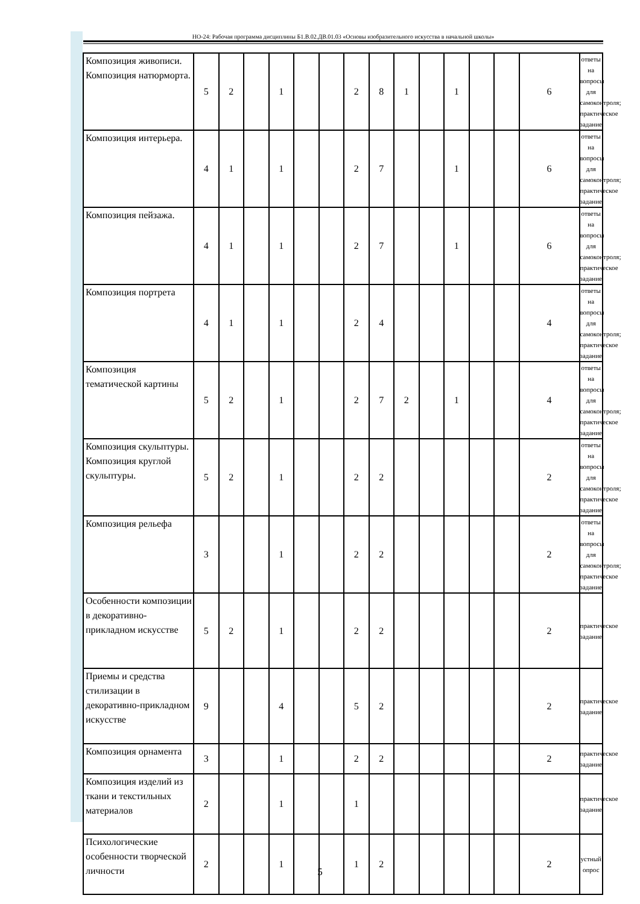НО-24: Рабочая программа дисциплины Б1.В.02.ДВ.01.03 «Основы изобразительного искусства в начальной школы»
| Композиция живописи. Композиция натюрморта. | 5 | 2 | | 1 | | | 2 | 8 | 1 | | 1 | | | 6 | ответы на вопросы для самоконтроля; практическое задание |
| Композиция интерьера. | 4 | 1 | | 1 | | | 2 | 7 | | | 1 | | | 6 | ответы на вопросы для самоконтроля; практическое задание |
| Композиция пейзажа. | 4 | 1 | | 1 | | | 2 | 7 | | | 1 | | | 6 | ответы на вопросы для самоконтроля; практическое задание |
| Композиция портрета | 4 | 1 | | 1 | | | 2 | 4 | | | | | | 4 | ответы на вопросы для самоконтроля; практическое задание |
| Композиция тематической картины | 5 | 2 | | 1 | | | 2 | 7 | 2 | | 1 | | | 4 | ответы на вопросы для самоконтроля; практическое задание |
| Композиция скульптуры. Композиция круглой скульптуры. | 5 | 2 | | 1 | | | 2 | 2 | | | | | | 2 | ответы на вопросы для самоконтроля; практическое задание |
| Композиция рельефа | 3 | | | 1 | | | 2 | 2 | | | | | | 2 | ответы на вопросы для самоконтроля; практическое задание |
| Особенности композиции в декоративно-прикладном искусстве | 5 | 2 | | 1 | | | 2 | 2 | | | | | | 2 | практическое задание |
| Приемы и средства стилизации в декоративно-прикладном искусстве | 9 | | | 4 | | | 5 | 2 | | | | | | 2 | практическое задание |
| Композиция орнамента | 3 | | | 1 | | | 2 | 2 | | | | | | 2 | практическое задание |
| Композиция изделий из ткани и текстильных материалов | 2 | | | 1 | | | 1 | | | | | | | | практическое задание |
| Психологические особенности творческой личности | 2 | | | 1 | | | 1 | 2 | | | | | | 2 | устный опрос |
5